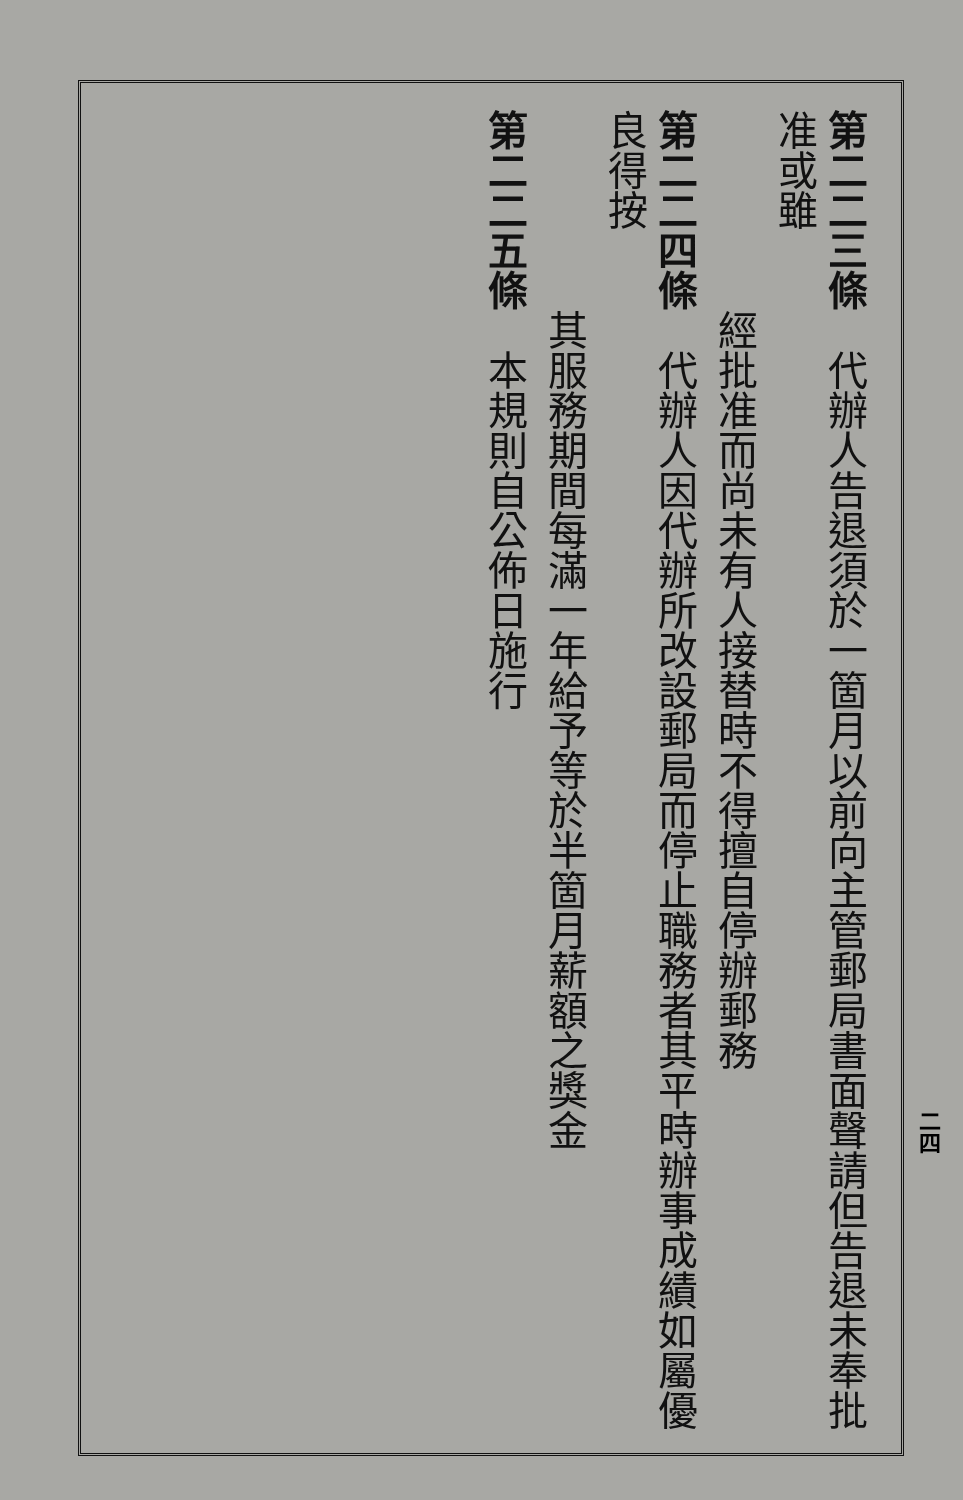第二二三條　代辦人告退須於一箇月以前向主管郵局書面聲請但告退未奉批准或雖
經批准而尚未有人接替時不得擅自停辦郵務
第二二四條　代辦人因代辦所改設郵局而停止職務者其平時辦事成績如屬優良得按
其服務期間每滿一年給予等於半箇月薪額之獎金
第二二五條　本規則自公佈日施行
二四